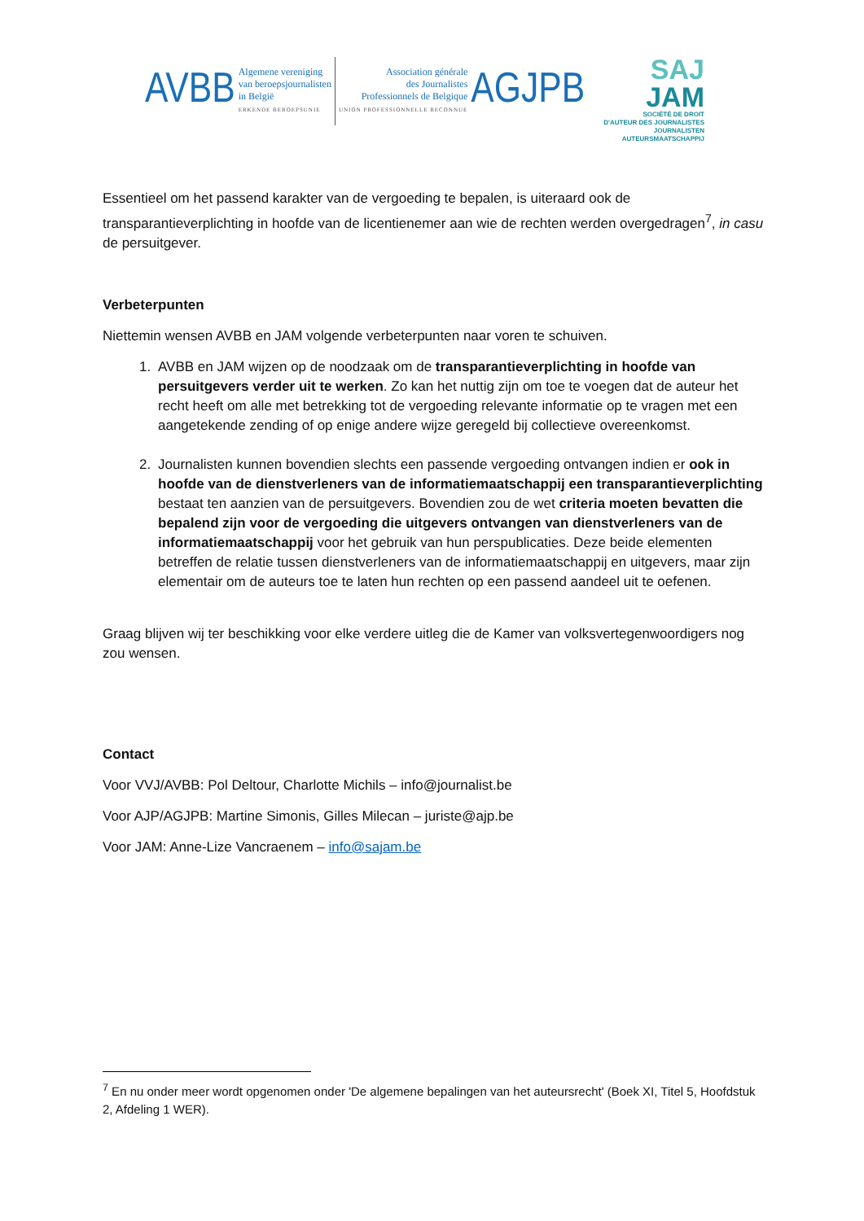AVBB
Algemene vereniging
van beroepsjournalisten
in België
ERKENDE BEROEPSUNIE
Association générale
des Journalistes
Professionnels de Belgique
UNION PROFESSIONNELLE RECONNUE
AGJPB
SAJ
JAM
SOCIÉTÉ DE DROIT
D'AUTEUR DES JOURNALISTES
JOURNALISTEN
AUTEURSMAATSCHAPPIJ
Essentieel om het passend karakter van de vergoeding te bepalen, is uiteraard ook de transparantieverplichting in hoofde van de licentienemer aan wie de rechten werden overgedragen<sup>7</sup>, in casu de persuitgever.
Verbeterpunten
Niettemin wensen AVBB en JAM volgende verbeterpunten naar voren te schuiven.
1. AVBB en JAM wijzen op de noodzaak om de transparantieverplichting in hoofde van persuitgevers verder uit te werken. Zo kan het nuttig zijn om toe te voegen dat de auteur het recht heeft om alle met betrekking tot de vergoeding relevante informatie op te vragen met een aangetekende zending of op enige andere wijze geregeld bij collectieve overeenkomst.
2. Journalisten kunnen bovendien slechts een passende vergoeding ontvangen indien er ook in hoofde van de dienstverleners van de informatiemaatschappij een transparantieverplichting bestaat ten aanzien van de persuitgevers. Bovendien zou de wet criteria moeten bevatten die bepalend zijn voor de vergoeding die uitgevers ontvangen van dienstverleners van de informatiemaatschappij voor het gebruik van hun perspublicaties. Deze beide elementen betreffen de relatie tussen dienstverleners van de informatiemaatschappij en uitgevers, maar zijn elementair om de auteurs toe te laten hun rechten op een passend aandeel uit te oefenen.
Graag blijven wij ter beschikking voor elke verdere uitleg die de Kamer van volksvertegenwoordigers nog zou wensen.
Contact
Voor VVJ/AVBB: Pol Deltour, Charlotte Michils – info@journalist.be
Voor AJP/AGJPB: Martine Simonis, Gilles Milecan – juriste@ajp.be
Voor JAM: Anne-Lize Vancraenem – info@sajam.be
<sup>7</sup> En nu onder meer wordt opgenomen onder 'De algemene bepalingen van het auteursrecht' (Boek XI, Titel 5, Hoofdstuk 2, Afdeling 1 WER).